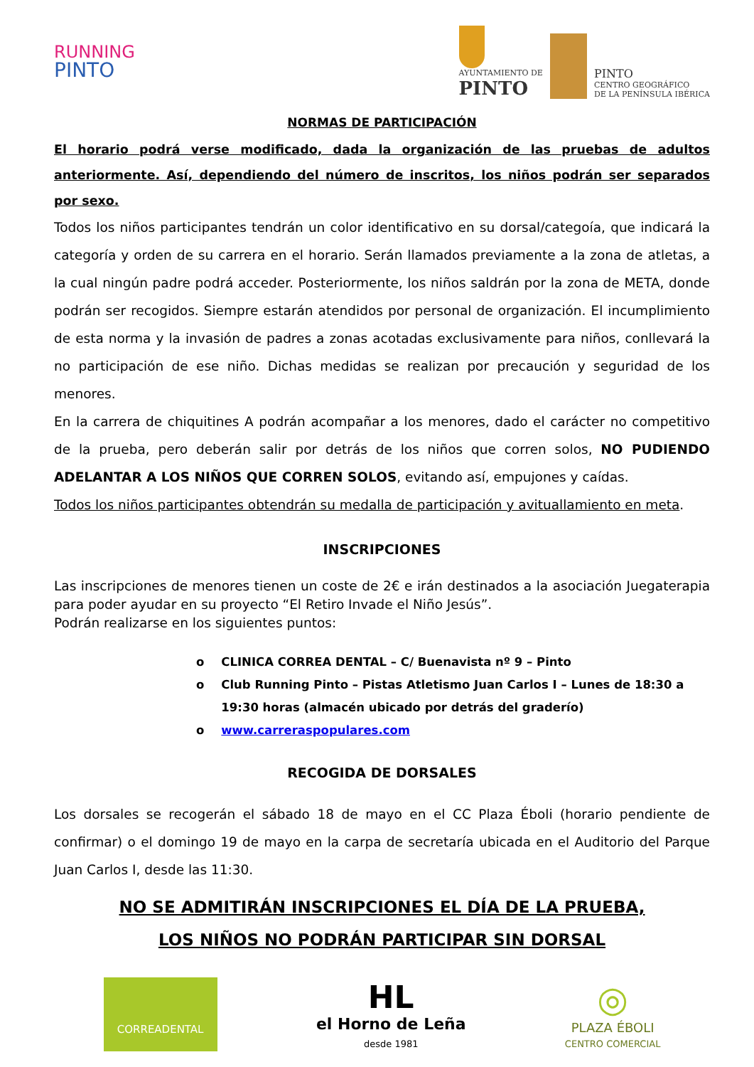RUNNING
PINTO
AYUNTAMIENTO DE
PINTO
PINTO
CENTRO GEOGRÁFICO
DE LA PENÍNSULA IBÉRICA
NORMAS DE PARTICIPACIÓN
El horario podrá verse modificado, dada la organización de las pruebas de adultos anteriormente. Así, dependiendo del número de inscritos, los niños podrán ser separados por sexo.
Todos los niños participantes tendrán un color identificativo en su dorsal/categoía, que indicará la categoría y orden de su carrera en el horario. Serán llamados previamente a la zona de atletas, a la cual ningún padre podrá acceder. Posteriormente, los niños saldrán por la zona de META, donde podrán ser recogidos. Siempre estarán atendidos por personal de organización. El incumplimiento de esta norma y la invasión de padres a zonas acotadas exclusivamente para niños, conllevará la no participación de ese niño. Dichas medidas se realizan por precaución y seguridad de los menores.
En la carrera de chiquitines A podrán acompañar a los menores, dado el carácter no competitivo de la prueba, pero deberán salir por detrás de los niños que corren solos, NO PUDIENDO ADELANTAR A LOS NIÑOS QUE CORREN SOLOS, evitando así, empujones y caídas.
Todos los niños participantes obtendrán su medalla de participación y avituallamiento en meta.
INSCRIPCIONES
Las inscripciones de menores tienen un coste de 2€ e irán destinados a la asociación Juegaterapia para poder ayudar en su proyecto “El Retiro Invade el Niño Jesús”.
Podrán realizarse en los siguientes puntos:
o CLINICA CORREA DENTAL – C/ Buenavista nº 9 – Pinto
o Club Running Pinto – Pistas Atletismo Juan Carlos I – Lunes de 18:30 a 19:30 horas (almacén ubicado por detrás del graderío)
o www.carreraspopulares.com
RECOGIDA DE DORSALES
Los dorsales se recogerán el sábado 18 de mayo en el CC Plaza Éboli (horario pendiente de confirmar) o el domingo 19 de mayo en la carpa de secretaría ubicada en el Auditorio del Parque Juan Carlos I, desde las 11:30.
NO SE ADMITIRÁN INSCRIPCIONES EL DÍA DE LA PRUEBA,
LOS NIÑOS NO PODRÁN PARTICIPAR SIN DORSAL
CORREADENTAL
HL
el Horno de Leña
desde 1981
◎
PLAZA ÉBOLI
CENTRO COMERCIAL